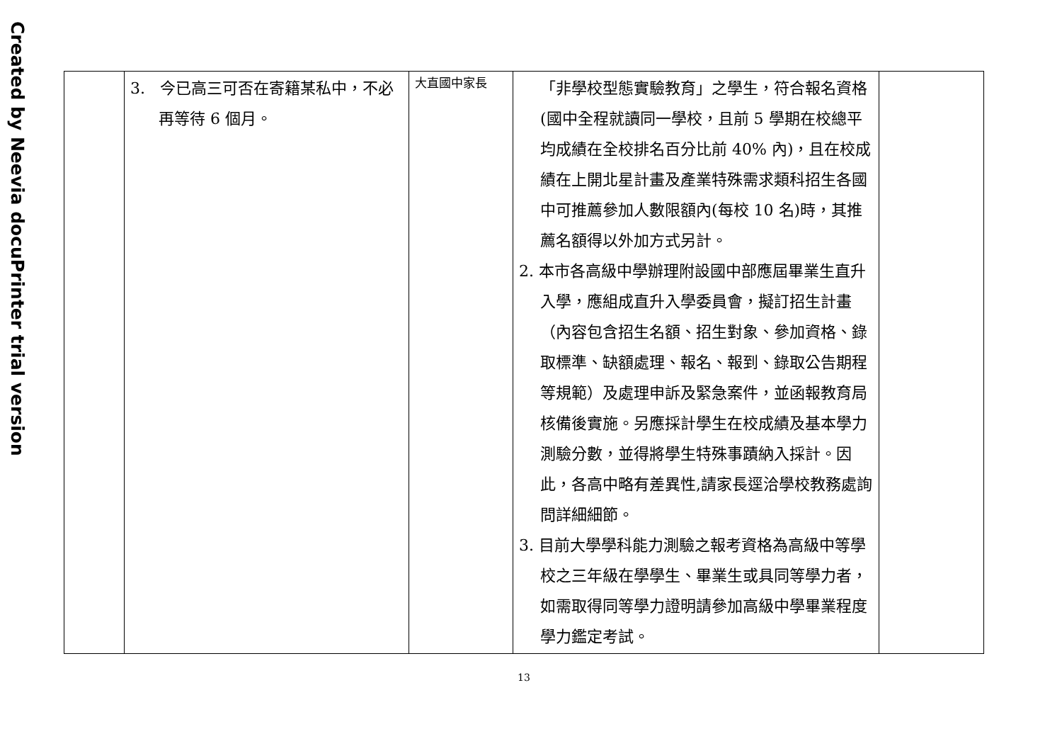Created by Neevia docuPrinter trial version
| | 3. 今已高三可否在寄籍某私中，不必再等待 6 個月。 | 大直國中家長 | 「非學校型態實驗教育」之學生，符合報名資格(國中全程就讀同一學校，且前 5 學期在校總平均成績在全校排名百分比前 40% 內)，且在校成績在上開北星計畫及產業特殊需求類科招生各國中可推薦參加人數限額內(每校 10 名)時，其推薦名額得以外加方式另計。 2. 本市各高級中學辦理附設國中部應屆畢業生直升入學，應組成直升入學委員會，擬訂招生計畫（內容包含招生名額、招生對象、參加資格、錄取標準、缺額處理、報名、報到、錄取公告期程等規範）及處理申訴及緊急案件，並函報教育局核備後實施。另應採計學生在校成績及基本學力測驗分數，並得將學生特殊事蹟納入採計。因此，各高中略有差異性,請家長逕洽學校教務處詢問詳細細節。 3. 目前大學學科能力測驗之報考資格為高級中等學校之三年級在學學生、畢業生或具同等學力者，如需取得同等學力證明請參加高級中學畢業程度學力鑑定考試。 | |
13